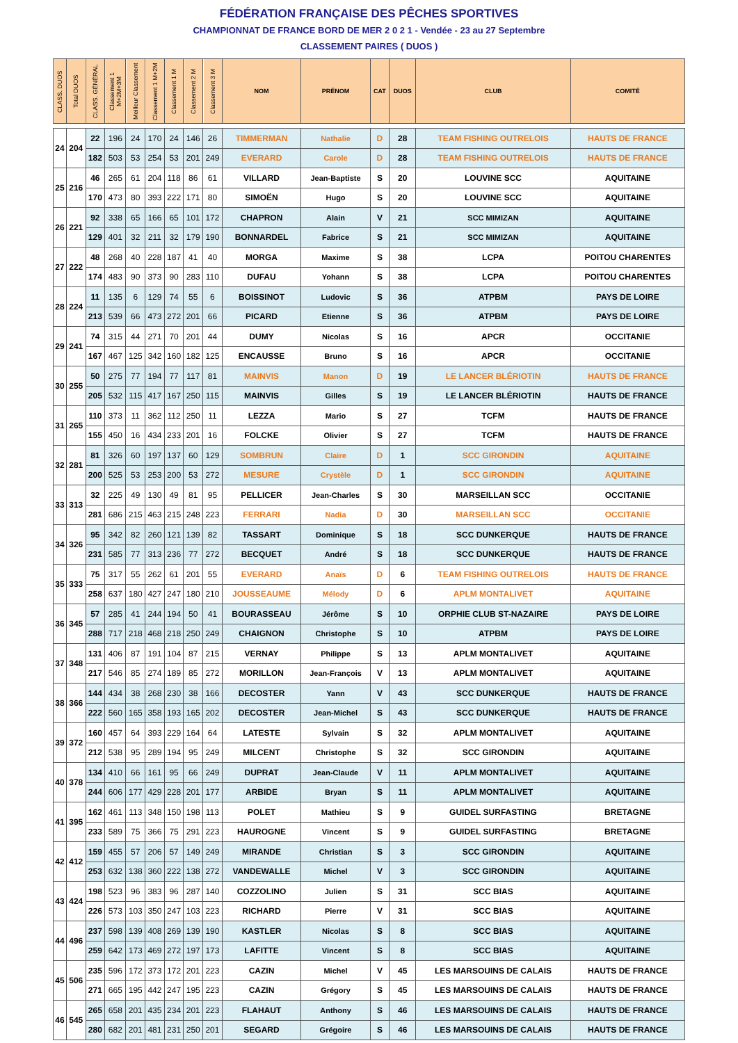FÉDÉRATION FRANÇAISE DES PÊCHES SPORTIVES
CHAMPIONNAT DE FRANCE BORD DE MER 2 0 2 1 - Vendée - 23 au 27 Septembre
CLASSEMENT PAIRES ( DUOS )
| CLASS. DUOS | Total DUOS | CLASS. GÉNÉRAL | Classement 1 M+2M+3M | Meilleur Classement | Classement 1 M+2M | Classement 1 M | Classement 2 M | Classement 3 M | NOM | PRÉNOM | CAT | DUOS | CLUB | COMITÉ |
| --- | --- | --- | --- | --- | --- | --- | --- | --- | --- | --- | --- | --- | --- | --- |
| 24 | 204 | 22 | 196 | 24 | 170 | 24 | 146 | 26 | TIMMERMAN | Nathalie | D | 28 | TEAM FISHING OUTRELOIS | HAUTS DE FRANCE |
| | | 182 | 503 | 53 | 254 | 53 | 201 | 249 | EVERARD | Carole | D | 28 | TEAM FISHING OUTRELOIS | HAUTS DE FRANCE |
| 25 | 216 | 46 | 265 | 61 | 204 | 118 | 86 | 61 | VILLARD | Jean-Baptiste | S | 20 | LOUVINE SCC | AQUITAINE |
| | | 170 | 473 | 80 | 393 | 222 | 171 | 80 | SIMOËN | Hugo | S | 20 | LOUVINE SCC | AQUITAINE |
| 26 | 221 | 92 | 338 | 65 | 166 | 65 | 101 | 172 | CHAPRON | Alain | V | 21 | SCC MIMIZAN | AQUITAINE |
| | | 129 | 401 | 32 | 211 | 32 | 179 | 190 | BONNARDEL | Fabrice | S | 21 | SCC MIMIZAN | AQUITAINE |
| 27 | 222 | 48 | 268 | 40 | 228 | 187 | 41 | 40 | MORGA | Maxime | S | 38 | LCPA | POITOU CHARENTES |
| | | 174 | 483 | 90 | 373 | 90 | 283 | 110 | DUFAU | Yohann | S | 38 | LCPA | POITOU CHARENTES |
| 28 | 224 | 11 | 135 | 6 | 129 | 74 | 55 | 6 | BOISSINOT | Ludovic | S | 36 | ATPBM | PAYS DE LOIRE |
| | | 213 | 539 | 66 | 473 | 272 | 201 | 66 | PICARD | Etienne | S | 36 | ATPBM | PAYS DE LOIRE |
| 29 | 241 | 74 | 315 | 44 | 271 | 70 | 201 | 44 | DUMY | Nicolas | S | 16 | APCR | OCCITANIE |
| | | 167 | 467 | 125 | 342 | 160 | 182 | 125 | ENCAUSSE | Bruno | S | 16 | APCR | OCCITANIE |
| 30 | 255 | 50 | 275 | 77 | 194 | 77 | 117 | 81 | MAINVIS | Manon | D | 19 | LE LANCER BLÉRIOTIN | HAUTS DE FRANCE |
| | | 205 | 532 | 115 | 417 | 167 | 250 | 115 | MAINVIS | Gilles | S | 19 | LE LANCER BLÉRIOTIN | HAUTS DE FRANCE |
| 31 | 265 | 110 | 373 | 11 | 362 | 112 | 250 | 11 | LEZZA | Mario | S | 27 | TCFM | HAUTS DE FRANCE |
| | | 155 | 450 | 16 | 434 | 233 | 201 | 16 | FOLCKE | Olivier | S | 27 | TCFM | HAUTS DE FRANCE |
| 32 | 281 | 81 | 326 | 60 | 197 | 137 | 60 | 129 | SOMBRUN | Claire | D | 1 | SCC GIRONDIN | AQUITAINE |
| | | 200 | 525 | 53 | 253 | 200 | 53 | 272 | MESURE | Crystèle | D | 1 | SCC GIRONDIN | AQUITAINE |
| 33 | 313 | 32 | 225 | 49 | 130 | 49 | 81 | 95 | PELLICER | Jean-Charles | S | 30 | MARSEILLAN SCC | OCCITANIE |
| | | 281 | 686 | 215 | 463 | 215 | 248 | 223 | FERRARI | Nadia | D | 30 | MARSEILLAN SCC | OCCITANIE |
| 34 | 326 | 95 | 342 | 82 | 260 | 121 | 139 | 82 | TASSART | Dominique | S | 18 | SCC DUNKERQUE | HAUTS DE FRANCE |
| | | 231 | 585 | 77 | 313 | 236 | 77 | 272 | BECQUET | André | S | 18 | SCC DUNKERQUE | HAUTS DE FRANCE |
| 35 | 333 | 75 | 317 | 55 | 262 | 61 | 201 | 55 | EVERARD | Anaïs | D | 6 | TEAM FISHING OUTRELOIS | HAUTS DE FRANCE |
| | | 258 | 637 | 180 | 427 | 247 | 180 | 210 | JOUSSEAUME | Mélody | D | 6 | APLM MONTALIVET | AQUITAINE |
| 36 | 345 | 57 | 285 | 41 | 244 | 194 | 50 | 41 | BOURASSEAU | Jérôme | S | 10 | ORPHIE CLUB ST-NAZAIRE | PAYS DE LOIRE |
| | | 288 | 717 | 218 | 468 | 218 | 250 | 249 | CHAIGNON | Christophe | S | 10 | ATPBM | PAYS DE LOIRE |
| 37 | 348 | 131 | 406 | 87 | 191 | 104 | 87 | 215 | VERNAY | Philippe | S | 13 | APLM MONTALIVET | AQUITAINE |
| | | 217 | 546 | 85 | 274 | 189 | 85 | 272 | MORILLON | Jean-François | V | 13 | APLM MONTALIVET | AQUITAINE |
| 38 | 366 | 144 | 434 | 38 | 268 | 230 | 38 | 166 | DECOSTER | Yann | V | 43 | SCC DUNKERQUE | HAUTS DE FRANCE |
| | | 222 | 560 | 165 | 358 | 193 | 165 | 202 | DECOSTER | Jean-Michel | S | 43 | SCC DUNKERQUE | HAUTS DE FRANCE |
| 39 | 372 | 160 | 457 | 64 | 393 | 229 | 164 | 64 | LATESTE | Sylvain | S | 32 | APLM MONTALIVET | AQUITAINE |
| | | 212 | 538 | 95 | 289 | 194 | 95 | 249 | MILCENT | Christophe | S | 32 | SCC GIRONDIN | AQUITAINE |
| 40 | 378 | 134 | 410 | 66 | 161 | 95 | 66 | 249 | DUPRAT | Jean-Claude | V | 11 | APLM MONTALIVET | AQUITAINE |
| | | 244 | 606 | 177 | 429 | 228 | 201 | 177 | ARBIDE | Bryan | S | 11 | APLM MONTALIVET | AQUITAINE |
| 41 | 395 | 162 | 461 | 113 | 348 | 150 | 198 | 113 | POLET | Mathieu | S | 9 | GUIDEL SURFASTING | BRETAGNE |
| | | 233 | 589 | 75 | 366 | 75 | 291 | 223 | HAUROGNE | Vincent | S | 9 | GUIDEL SURFASTING | BRETAGNE |
| 42 | 412 | 159 | 455 | 57 | 206 | 57 | 149 | 249 | MIRANDE | Christian | S | 3 | SCC GIRONDIN | AQUITAINE |
| | | 253 | 632 | 138 | 360 | 222 | 138 | 272 | VANDEWALLE | Michel | V | 3 | SCC GIRONDIN | AQUITAINE |
| 43 | 424 | 198 | 523 | 96 | 383 | 96 | 287 | 140 | COZZOLINO | Julien | S | 31 | SCC BIAS | AQUITAINE |
| | | 226 | 573 | 103 | 350 | 247 | 103 | 223 | RICHARD | Pierre | V | 31 | SCC BIAS | AQUITAINE |
| 44 | 496 | 237 | 598 | 139 | 408 | 269 | 139 | 190 | KASTLER | Nicolas | S | 8 | SCC BIAS | AQUITAINE |
| | | 259 | 642 | 173 | 469 | 272 | 197 | 173 | LAFITTE | Vincent | S | 8 | SCC BIAS | AQUITAINE |
| 45 | 506 | 235 | 596 | 172 | 373 | 172 | 201 | 223 | CAZIN | Michel | V | 45 | LES MARSOUINS DE CALAIS | HAUTS DE FRANCE |
| | | 271 | 665 | 195 | 442 | 247 | 195 | 223 | CAZIN | Grégory | S | 45 | LES MARSOUINS DE CALAIS | HAUTS DE FRANCE |
| 46 | 545 | 265 | 658 | 201 | 435 | 234 | 201 | 223 | FLAHAUT | Anthony | S | 46 | LES MARSOUINS DE CALAIS | HAUTS DE FRANCE |
| | | 280 | 682 | 201 | 481 | 231 | 250 | 201 | SEGARD | Grégoire | S | 46 | LES MARSOUINS DE CALAIS | HAUTS DE FRANCE |